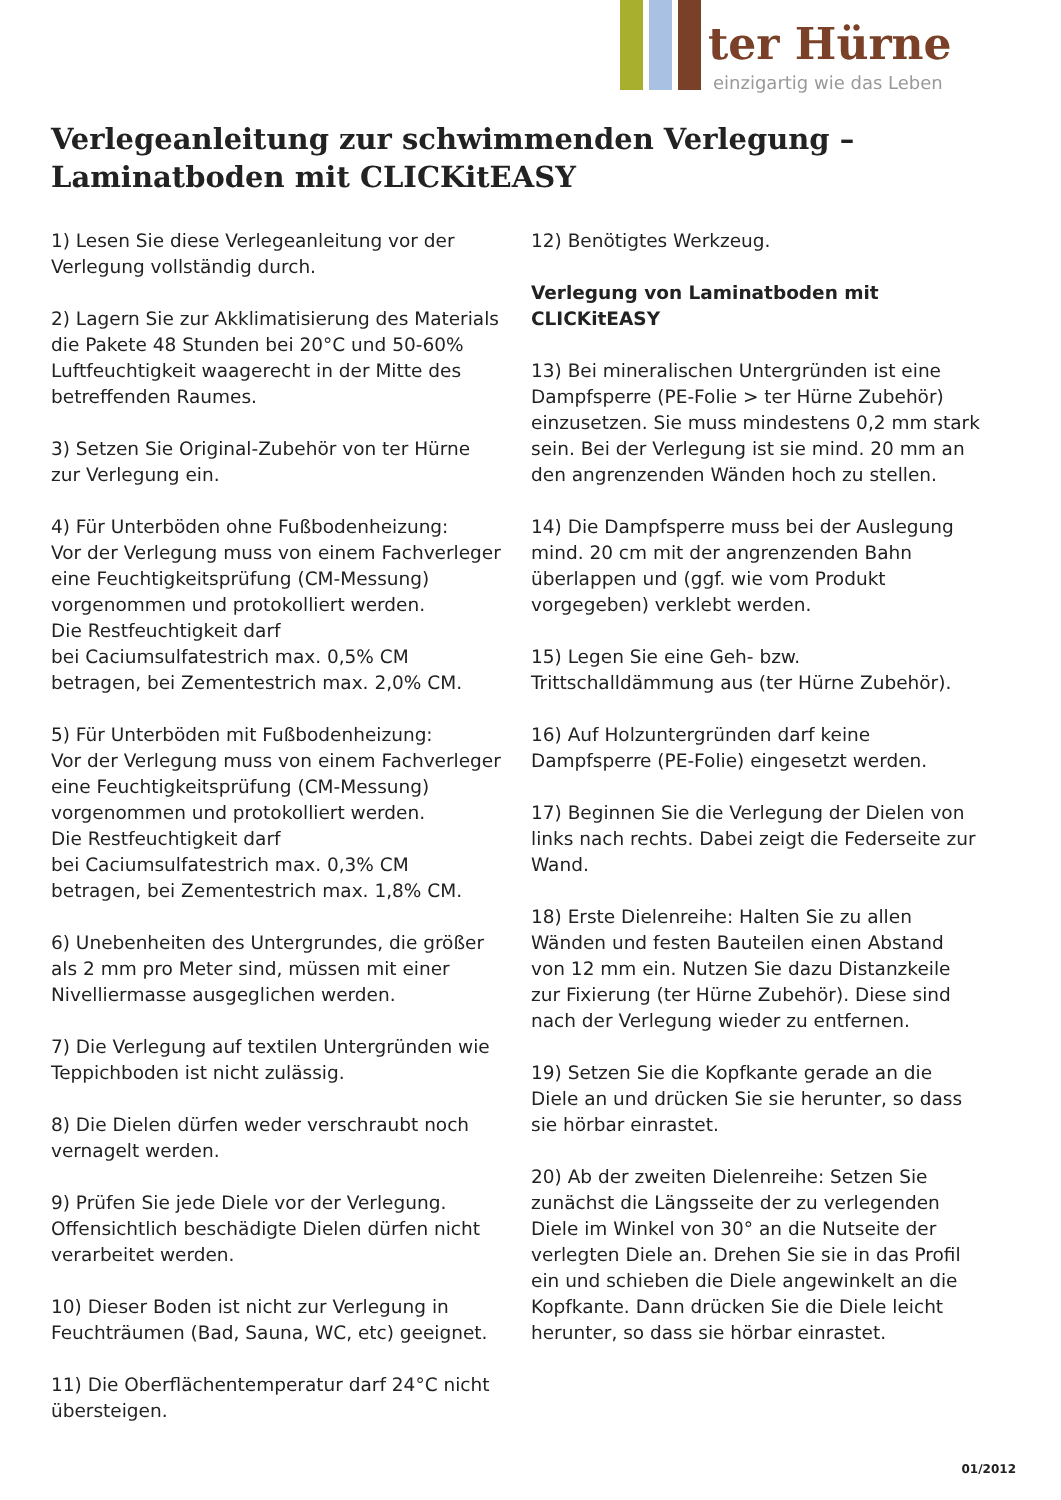ter Hürne
einzigartig wie das Leben
Verlegeanleitung zur schwimmenden Verlegung –
Laminatboden mit CLICKitEASY
1) Lesen Sie diese Verlegeanleitung vor der Verlegung vollständig durch.
2) Lagern Sie zur Akklimatisierung des Materials die Pakete 48 Stunden bei 20°C und 50-60% Luftfeuchtigkeit waagerecht in der Mitte des betreffenden Raumes.
3) Setzen Sie Original-Zubehör von ter Hürne zur Verlegung ein.
4) Für Unterböden ohne Fußbodenheizung:
Vor der Verlegung muss von einem Fachverleger eine Feuchtigkeitsprüfung (CM-Messung) vorgenommen und protokolliert werden.
Die Restfeuchtigkeit darf
bei Caciumsulfatestrich max. 0,5% CM betragen, bei Zementestrich max. 2,0% CM.
5) Für Unterböden mit Fußbodenheizung:
Vor der Verlegung muss von einem Fachverleger eine Feuchtigkeitsprüfung (CM-Messung) vorgenommen und protokolliert werden.
Die Restfeuchtigkeit darf
bei Caciumsulfatestrich max. 0,3% CM betragen, bei Zementestrich max. 1,8% CM.
6) Unebenheiten des Untergrundes, die größer als 2 mm pro Meter sind, müssen mit einer Nivelliermasse ausgeglichen werden.
7) Die Verlegung auf textilen Untergründen wie Teppichboden ist nicht zulässig.
8) Die Dielen dürfen weder verschraubt noch vernagelt werden.
9) Prüfen Sie jede Diele vor der Verlegung. Offensichtlich beschädigte Dielen dürfen nicht verarbeitet werden.
10) Dieser Boden ist nicht zur Verlegung in Feuchträumen (Bad, Sauna, WC, etc) geeignet.
11) Die Oberflächentemperatur darf 24°C nicht übersteigen.
12) Benötigtes Werkzeug.
Verlegung von Laminatboden mit CLICKitEASY
13) Bei mineralischen Untergründen ist eine Dampfsperre (PE-Folie > ter Hürne Zubehör) einzusetzen. Sie muss mindestens 0,2 mm stark sein. Bei der Verlegung ist sie mind. 20 mm an den angrenzenden Wänden hoch zu stellen.
14) Die Dampfsperre muss bei der Auslegung mind. 20 cm mit der angrenzenden Bahn überlappen und (ggf. wie vom Produkt vorgegeben) verklebt werden.
15) Legen Sie eine Geh- bzw. Trittschalldämmung aus (ter Hürne Zubehör).
16) Auf Holzuntergründen darf keine Dampfsperre (PE-Folie) eingesetzt werden.
17) Beginnen Sie die Verlegung der Dielen von links nach rechts. Dabei zeigt die Federseite zur Wand.
18) Erste Dielenreihe: Halten Sie zu allen Wänden und festen Bauteilen einen Abstand von 12 mm ein. Nutzen Sie dazu Distanzkeile zur Fixierung (ter Hürne Zubehör). Diese sind nach der Verlegung wieder zu entfernen.
19) Setzen Sie die Kopfkante gerade an die Diele an und drücken Sie sie herunter, so dass sie hörbar einrastet.
20) Ab der zweiten Dielenreihe: Setzen Sie zunächst die Längsseite der zu verlegenden Diele im Winkel von 30° an die Nutseite der verlegten Diele an. Drehen Sie sie in das Profil ein und schieben die Diele angewinkelt an die Kopfkante. Dann drücken Sie die Diele leicht herunter, so dass sie hörbar einrastet.
01/2012